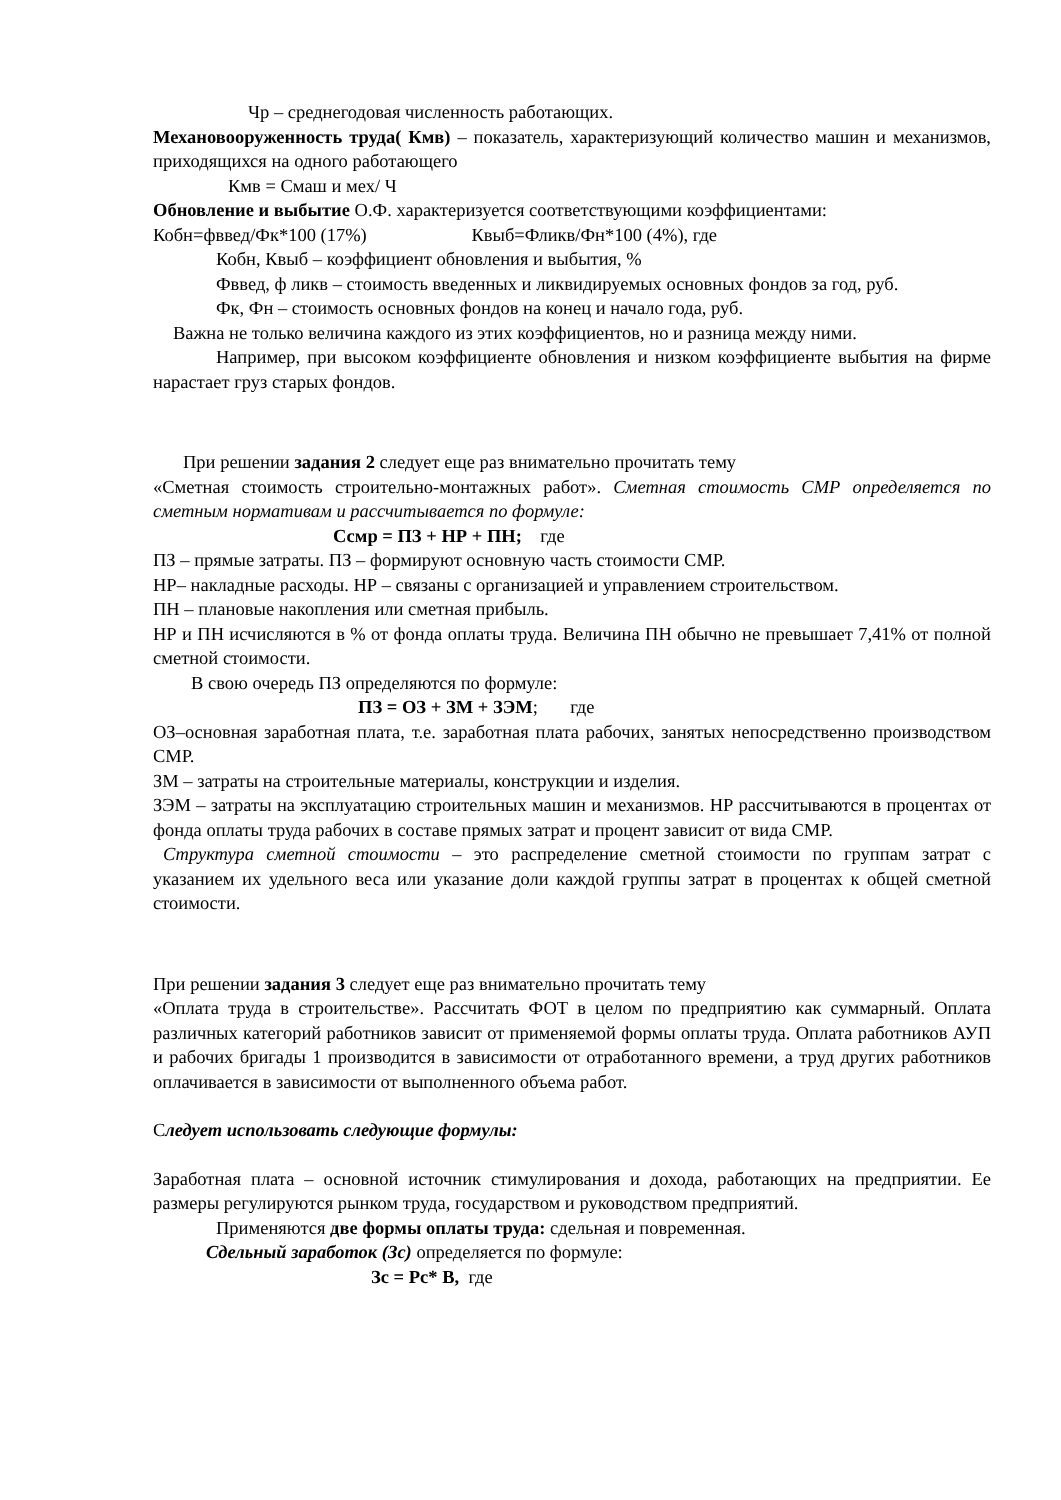Чр – среднегодовая численность работающих.
Механовооруженность труда( Кмв) – показатель, характеризующий количество машин и механизмов, приходящихся на одного работающего
Кмв = Смаш и мех/ Ч
Обновление и выбытие О.Ф. характеризуется соответствующими коэффициентами:
Кобн=фввед/Фк*100 (17%) Квыб=Фликв/Фн*100 (4%), где
Кобн, Квыб – коэффициент обновления и выбытия, %
Фввед, ф ликв – стоимость введенных и ликвидируемых основных фондов за год, руб.
Фк, Фн – стоимость основных фондов на конец и начало года, руб.
Важна не только величина каждого из этих коэффициентов, но и разница между ними.
Например, при высоком коэффициенте обновления и низком коэффициенте выбытия на фирме нарастает груз старых фондов.
При решении задания 2 следует еще раз внимательно прочитать тему
«Сметная стоимость строительно-монтажных работ». Сметная стоимость СМР определяется по сметным нормативам и рассчитывается по формуле:
Ссмр = ПЗ + НР + ПН; где
ПЗ – прямые затраты. ПЗ – формируют основную часть стоимости СМР.
НР– накладные расходы. НР – связаны с организацией и управлением строительством.
ПН – плановые накопления или сметная прибыль.
НР и ПН исчисляются в % от фонда оплаты труда. Величина ПН обычно не превышает 7,41% от полной сметной стоимости.
В свою очередь ПЗ определяются по формуле:
ПЗ = ОЗ + ЗМ + ЗЭМ; где
ОЗ–основная заработная плата, т.е. заработная плата рабочих, занятых непосредственно производством СМР.
ЗМ – затраты на строительные материалы, конструкции и изделия.
ЗЭМ – затраты на эксплуатацию строительных машин и механизмов. НР рассчитываются в процентах от фонда оплаты труда рабочих в составе прямых затрат и процент зависит от вида СМР.
Структура сметной стоимости – это распределение сметной стоимости по группам затрат с указанием их удельного веса или указание доли каждой группы затрат в процентах к общей сметной стоимости.
При решении задания 3 следует еще раз внимательно прочитать тему
«Оплата труда в строительстве». Рассчитать ФОТ в целом по предприятию как суммарный. Оплата различных категорий работников зависит от применяемой формы оплаты труда. Оплата работников АУП и рабочих бригады 1 производится в зависимости от отработанного времени, а труд других работников оплачивается в зависимости от выполненного объема работ.
Следует использовать следующие формулы:
Заработная плата – основной источник стимулирования и дохода, работающих на предприятии. Ее размеры регулируются рынком труда, государством и руководством предприятий.
Применяются две формы оплаты труда: сдельная и повременная.
Сдельный заработок (Зс) определяется по формуле:
Зс = Рс* В, где